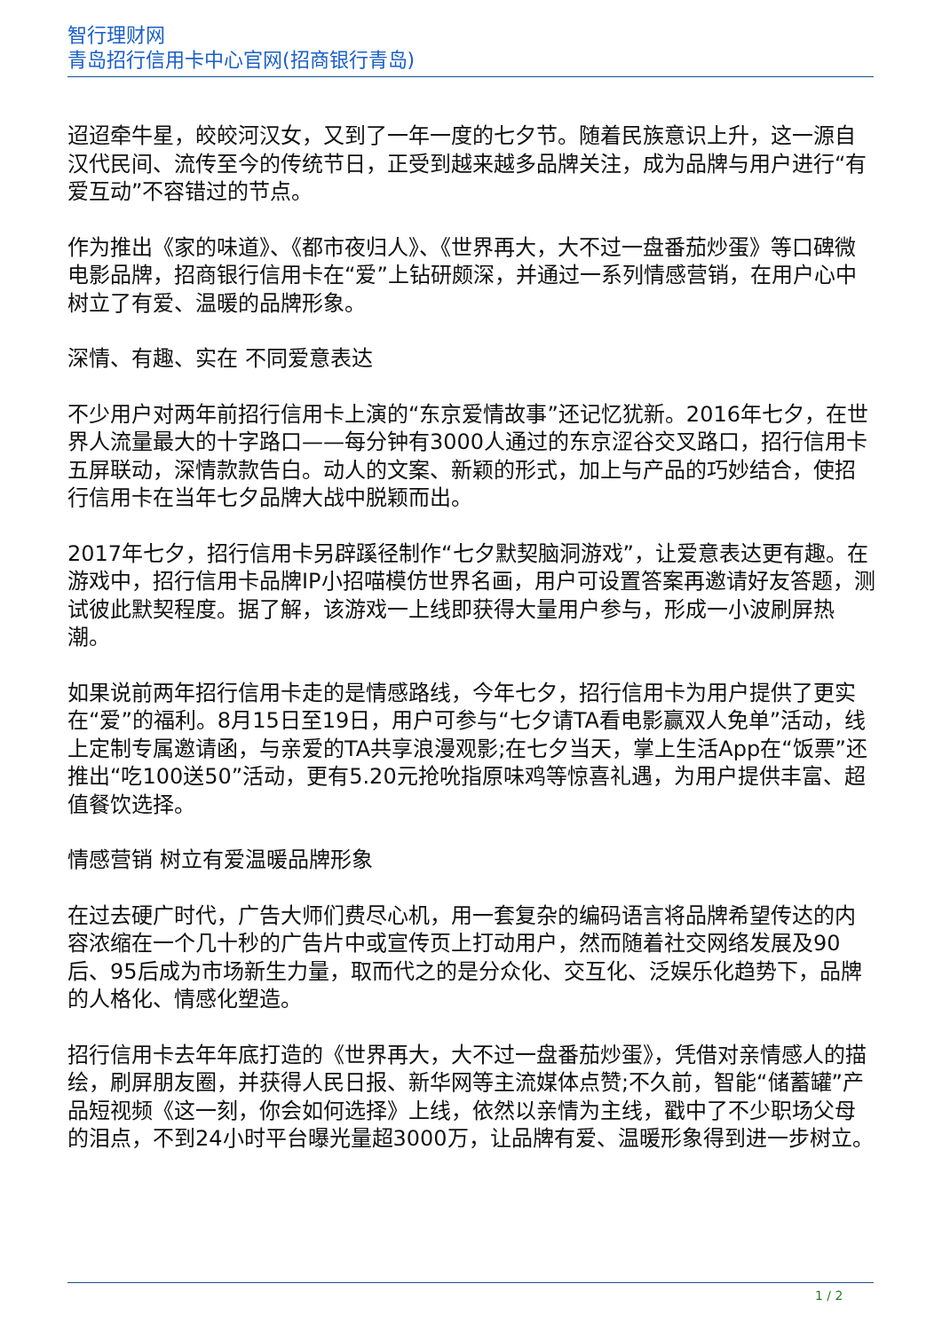智行理财网
青岛招行信用卡中心官网(招商银行青岛)
迢迢牵牛星，皎皎河汉女，又到了一年一度的七夕节。随着民族意识上升，这一源自汉代民间、流传至今的传统节日，正受到越来越多品牌关注，成为品牌与用户进行“有爱互动”不容错过的节点。
作为推出《家的味道》、《都市夜归人》、《世界再大，大不过一盘番茄炒蛋》等口碑微电影品牌，招商银行信用卡在“爱”上钻研颇深，并通过一系列情感营销，在用户心中树立了有爱、温暖的品牌形象。
深情、有趣、实在 不同爱意表达
不少用户对两年前招行信用卡上演的“东京爱情故事”还记忆犹新。2016年七夕，在世界人流量最大的十字路口——每分钟有3000人通过的东京涩谷交叉路口，招行信用卡五屏联动，深情款款告白。动人的文案、新颖的形式，加上与产品的巧妙结合，使招行信用卡在当年七夕品牌大战中脱颖而出。
2017年七夕，招行信用卡另辟蹊径制作“七夕默契脑洞游戏”，让爱意表达更有趣。在游戏中，招行信用卡品牌IP小招喵模仿世界名画，用户可设置答案再邀请好友答题，测试彼此默契程度。据了解，该游戏一上线即获得大量用户参与，形成一小波刷屏热潮。
如果说前两年招行信用卡走的是情感路线，今年七夕，招行信用卡为用户提供了更实在“爱”的福利。8月15日至19日，用户可参与“七夕请TA看电影赢双人免单”活动，线上定制专属邀请函，与亲爱的TA共享浪漫观影;在七夕当天，掌上生活App在“饭票”还推出“吃100送50”活动，更有5.20元抢吮指原味鸡等惊喜礼遇，为用户提供丰富、超值餐饮选择。
情感营销 树立有爱温暖品牌形象
在过去硬广时代，广告大师们费尽心机，用一套复杂的编码语言将品牌希望传达的内容浓缩在一个几十秒的广告片中或宣传页上打动用户，然而随着社交网络发展及90后、95后成为市场新生力量，取而代之的是分众化、交互化、泛娱乐化趋势下，品牌的人格化、情感化塑造。
招行信用卡去年年底打造的《世界再大，大不过一盘番茄炒蛋》，凭借对亲情感人的描绘，刷屏朋友圈，并获得人民日报、新华网等主流媒体点赞;不久前，智能“储蓄罐”产品短视频《这一刻，你会如何选择》上线，依然以亲情为主线，戳中了不少职场父母的泪点，不到24小时平台曝光量超3000万，让品牌有爱、温暖形象得到进一步树立。
1 / 2